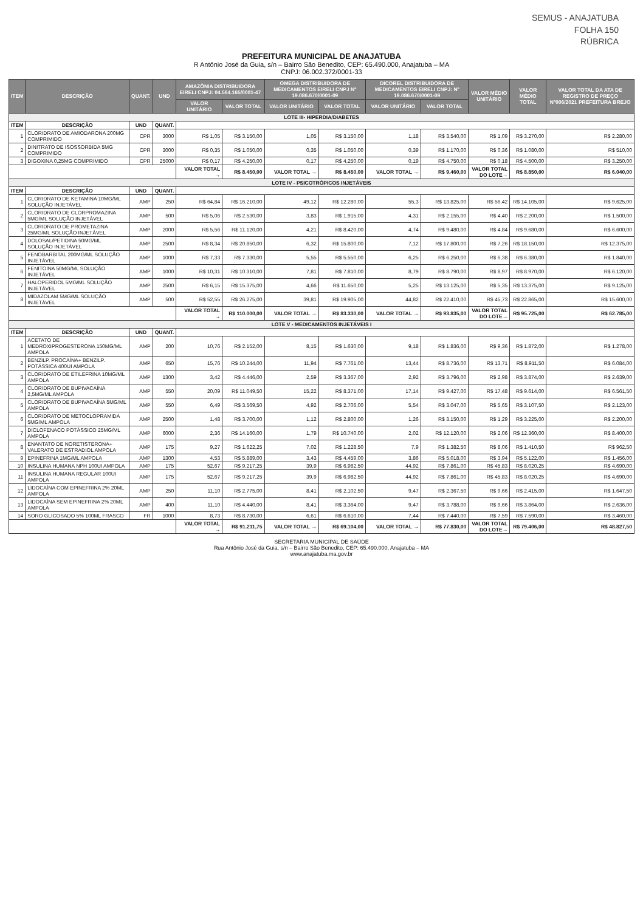SEMUS - ANAJATUBA
FOLHA 150
RÚBRICA
PREFEITURA MUNICIPAL DE ANAJATUBA
R Antônio José da Guia, s/n – Bairro São Benedito, CEP: 65.490.000, Anajatuba – MA
CNPJ: 06.002.372/0001-33
| ITEM | DESCRIÇÃO | QUANT. | UND | AMAZÔNIA DISTRIBUIDORA EIRELI CNPJ: 04.564.165/0001-47 | | OMEGA DISTRIBUIDORA DE MEDICAMENTOS EIRELI CNPJ Nº 19.086.670/0001-09 | | DICOREL DISTRIBUIDORA DE MEDICAMENTOS EIRELI CNPJ: Nº 19.086.670/0001-09 | | VALOR MÉDIO UNITÁRIO | VALOR MÉDIO TOTAL | VALOR TOTAL DA ATA DE REGISTRO DE PREÇO Nº006/2021 PREFEITURA BREJO |
| --- | --- | --- | --- | --- | --- | --- | --- | --- | --- | --- | --- | --- |
| | | | | VALOR UNITÁRIO | VALOR TOTAL | VALOR UNITÁRIO | VALOR TOTAL | VALOR UNITÁRIO | VALOR TOTAL | | | |
| LOTE III- HIPERDIA/DIABETES | | | | | | | | | | | | |
| ITEM | DESCRIÇÃO | UND | QUANT. | | | | | | | | | |
| 1 | CLORIDRATO DE AMIODARONA 200MG COMPRIMIDO | CPR | 3000 | R$ 1,05 | R$ 3.150,00 | 1,05 | R$ 3.150,00 | 1,18 | R$ 3.540,00 | R$ 1,09 | R$ 3.270,00 | R$ 2.280,00 |
| 2 | DINITRATO DE ISOSSORBIDA 5MG COMPRIMIDO | CPR | 3000 | R$ 0,35 | R$ 1.050,00 | 0,35 | R$ 1.050,00 | 0,39 | R$ 1.170,00 | R$ 0,36 | R$ 1.080,00 | R$ 510,00 |
| 3 | DIGOXINA 0,25MG COMPRIMIDO | CPR | 25000 | R$ 0,17 | R$ 4.250,00 | 0,17 | R$ 4.250,00 | 0,19 | R$ 4.750,00 | R$ 0,18 | R$ 4.500,00 | R$ 3.250,00 |
| | | | | VALOR TOTAL → | R$ 8.450,00 | VALOR TOTAL → | R$ 8.450,00 | VALOR TOTAL → | R$ 9.460,00 | VALOR TOTAL DO LOTE→ | R$ 8.850,00 | R$ 6.040,00 |
| LOTE IV - PSICOTRÓPICOS INJETÁVEIS | | | | | | | | | | | | |
| ITEM | DESCRIÇÃO | UND | QUANT. | | | | | | | | | |
| 1 | CLORIDRATO DE KETAMINA 10MG/ML SOLUÇÃO INJETÁVEL | AMP | 250 | R$ 64,84 | R$ 16.210,00 | 49,12 | R$ 12.280,00 | 55,3 | R$ 13.825,00 | R$ 56,42 | R$ 14.105,00 | R$ 9.625,00 |
| 2 | CLORIDRATO DE CLORPROMAZINA 5MG/ML SOLUÇÃO INJETÁVEL | AMP | 500 | R$ 5,06 | R$ 2.530,00 | 3,83 | R$ 1.915,00 | 4,31 | R$ 2.155,00 | R$ 4,40 | R$ 2.200,00 | R$ 1.500,00 |
| 3 | CLORIDRATO DE PROMETAZINA 25MG/ML SOLUÇÃO INJETÁVEL | AMP | 2000 | R$ 5,56 | R$ 11.120,00 | 4,21 | R$ 8.420,00 | 4,74 | R$ 9.480,00 | R$ 4,84 | R$ 9.680,00 | R$ 6.600,00 |
| 4 | DOLOSAL/PETIDINA 50MG/ML SOLUÇÃO INJETÁVEL | AMP | 2500 | R$ 8,34 | R$ 20.850,00 | 6,32 | R$ 15.800,00 | 7,12 | R$ 17.800,00 | R$ 7,26 | R$ 18.150,00 | R$ 12.375,00 |
| 5 | FENOBARBITAL 200MG/ML SOLUÇÃO INJETÁVEL | AMP | 1000 | R$ 7,33 | R$ 7.330,00 | 5,55 | R$ 5.550,00 | 6,25 | R$ 6.250,00 | R$ 6,38 | R$ 6.380,00 | R$ 1.840,00 |
| 6 | FENITOINA 50MG/ML SOLUÇÃO INJETÁVEL | AMP | 1000 | R$ 10,31 | R$ 10.310,00 | 7,81 | R$ 7.810,00 | 8,79 | R$ 8.790,00 | R$ 8,97 | R$ 8.970,00 | R$ 6.120,00 |
| 7 | HALOPERIDOL 5MG/ML SOLUÇÃO INJETÁVEL | AMP | 2500 | R$ 6,15 | R$ 15.375,00 | 4,66 | R$ 11.650,00 | 5,25 | R$ 13.125,00 | R$ 5,35 | R$ 13.375,00 | R$ 9.125,00 |
| 8 | MIDAZOLAM 5MG/ML SOLUÇÃO INJETÁVEL | AMP | 500 | R$ 52,55 | R$ 26.275,00 | 39,81 | R$ 19.905,00 | 44,82 | R$ 22.410,00 | R$ 45,73 | R$ 22.865,00 | R$ 15.600,00 |
| | | | | VALOR TOTAL → | R$ 110.000,00 | VALOR TOTAL → | R$ 83.330,00 | VALOR TOTAL → | R$ 93.835,00 | VALOR TOTAL DO LOTE→ | R$ 95.725,00 | R$ 62.785,00 |
| LOTE V - MEDICAMENTOS INJETÁVEIS I | | | | | | | | | | | | |
| ITEM | DESCRIÇÃO | UND | QUANT. | | | | | | | | | |
| 1 | ACETATO DE MEDROXIPROGESTERONA 150MG/ML AMPOLA | AMP | 200 | 10,76 | R$ 2.152,00 | 8,15 | R$ 1.630,00 | 9,18 | R$ 1.836,00 | R$ 9,36 | R$ 1.872,00 | R$ 1.278,00 |
| 2 | BENZILP. PROCAÍNA+ BENZILP. POTÁSSICA 400UI AMPOLA | AMP | 650 | 15,76 | R$ 10.244,00 | 11,94 | R$ 7.761,00 | 13,44 | R$ 8.736,00 | R$ 13,71 | R$ 8.911,50 | R$ 6.084,00 |
| 3 | CLORIDRATO DE ETILEFRINA 10MG/ML AMPOLA | AMP | 1300 | 3,42 | R$ 4.446,00 | 2,59 | R$ 3.367,00 | 2,92 | R$ 3.796,00 | R$ 2,98 | R$ 3.874,00 | R$ 2.639,00 |
| 4 | CLORIDRATO DE BUPIVACAÍNA 2,5MG/ML AMPOLA | AMP | 550 | 20,09 | R$ 11.049,50 | 15,22 | R$ 8.371,00 | 17,14 | R$ 9.427,00 | R$ 17,48 | R$ 9.614,00 | R$ 6.561,50 |
| 5 | CLORIDRATO DE BUPIVACAÍNA 5MG/ML AMPOLA | AMP | 550 | 6,49 | R$ 3.569,50 | 4,92 | R$ 2.706,00 | 5,54 | R$ 3.047,00 | R$ 5,65 | R$ 3.107,50 | R$ 2.123,00 |
| 6 | CLORIDRATO DE METOCLOPRAMIDA 5MG/ML AMPOLA | AMP | 2500 | 1,48 | R$ 3.700,00 | 1,12 | R$ 2.800,00 | 1,26 | R$ 3.150,00 | R$ 1,29 | R$ 3.225,00 | R$ 2.200,00 |
| 7 | DICLOFENACO POTÁSSICO 25MG/ML AMPOLA | AMP | 6000 | 2,36 | R$ 14.160,00 | 1,79 | R$ 10.740,00 | 2,02 | R$ 12.120,00 | R$ 2,06 | R$ 12.360,00 | R$ 8.400,00 |
| 8 | ENANTATO DE NORETISTERONA+ VALERATO DE ESTRADIOL AMPOLA | AMP | 175 | 9,27 | R$ 1.622,25 | 7,02 | R$ 1.228,50 | 7,9 | R$ 1.382,50 | R$ 8,06 | R$ 1.410,50 | R$ 962,50 |
| 9 | EPINEFRINA 1MG/ML AMPOLA | AMP | 1300 | 4,53 | R$ 5.889,00 | 3,43 | R$ 4.459,00 | 3,86 | R$ 5.018,00 | R$ 3,94 | R$ 5.122,00 | R$ 1.456,00 |
| 10 | INSULINA HUMANA NPH 100UI AMPOLA | AMP | 175 | 52,67 | R$ 9.217,25 | 39,9 | R$ 6.982,50 | 44,92 | R$ 7.861,00 | R$ 45,83 | R$ 8.020,25 | R$ 4.690,00 |
| 11 | INSULINA HUMANA REGULAR 100UI AMPOLA | AMP | 175 | 52,67 | R$ 9.217,25 | 39,9 | R$ 6.982,50 | 44,92 | R$ 7.861,00 | R$ 45,83 | R$ 8.020,25 | R$ 4.690,00 |
| 12 | LIDOCAÍNA COM EPINEFRINA 2% 20ML AMPOLA | AMP | 250 | 11,10 | R$ 2.775,00 | 8,41 | R$ 2.102,50 | 9,47 | R$ 2.367,50 | R$ 9,66 | R$ 2.415,00 | R$ 1.647,50 |
| 13 | LIDOCAÍNA SEM EPINEFRINA 2% 20ML AMPOLA | AMP | 400 | 11,10 | R$ 4.440,00 | 8,41 | R$ 3.364,00 | 9,47 | R$ 3.788,00 | R$ 9,66 | R$ 3.864,00 | R$ 2.636,00 |
| 14 | SORO GLICOSADO 5% 100ML FRASCO | FR | 1000 | 8,73 | R$ 8.730,00 | 6,61 | R$ 6.610,00 | 7,44 | R$ 7.440,00 | R$ 7,59 | R$ 7.590,00 | R$ 3.460,00 |
| | | | | VALOR TOTAL → | R$ 91.211,75 | VALOR TOTAL → | R$ 69.104,00 | VALOR TOTAL → | R$ 77.830,00 | VALOR TOTAL DO LOTE→ | R$ 79.406,00 | R$ 48.827,50 |
SECRETARIA MUNICIPAL DE SAÚDE
Rua Antônio José da Guia, s/n – Bairro São Benedito, CEP: 65.490.000, Anajatuba – MA
www.anajatuba.ma.gov.br